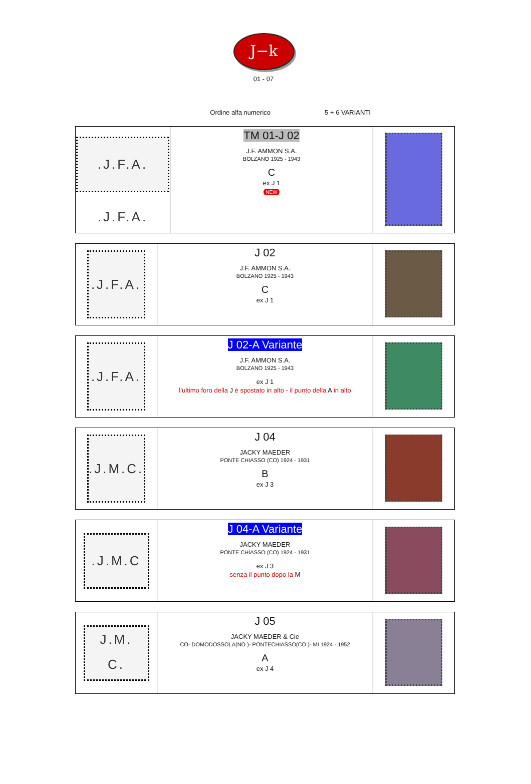J−k
01 - 07
Ordine alfa numerico 5 + 6 VARIANTI
| .J.F.A. .J.F.A. | TM 01-J 02 J.F. AMMON S.A. BOLZANO 1925 - 1943 C ex J 1 NEW | |
| .J.F.A. | J 02 J.F. AMMON S.A. BOLZANO 1925 - 1943 C ex J 1 | |
| .J.F.A. | J 02-A Variante J.F. AMMON S.A. BOLZANO 1925 - 1943 ex J 1 l’ultimo foro della J è spostato in alto - il punto della A in alto | |
| .J.M.C. | J 04 JACKY MAEDER PONTE CHIASSO (CO) 1924 - 1931 B ex J 3 | |
| .J.M.C | J 04-A Variante JACKY MAEDER PONTE CHIASSO (CO) 1924 - 1931 ex J 3 senza il punto dopo la M | |
| J.M. C. | J 05 JACKY MAEDER & Cie CO- DOMODOSSOLA(NO )- PONTECHIASSO(CO )- MI 1924 - 1952 A ex J 4 | |